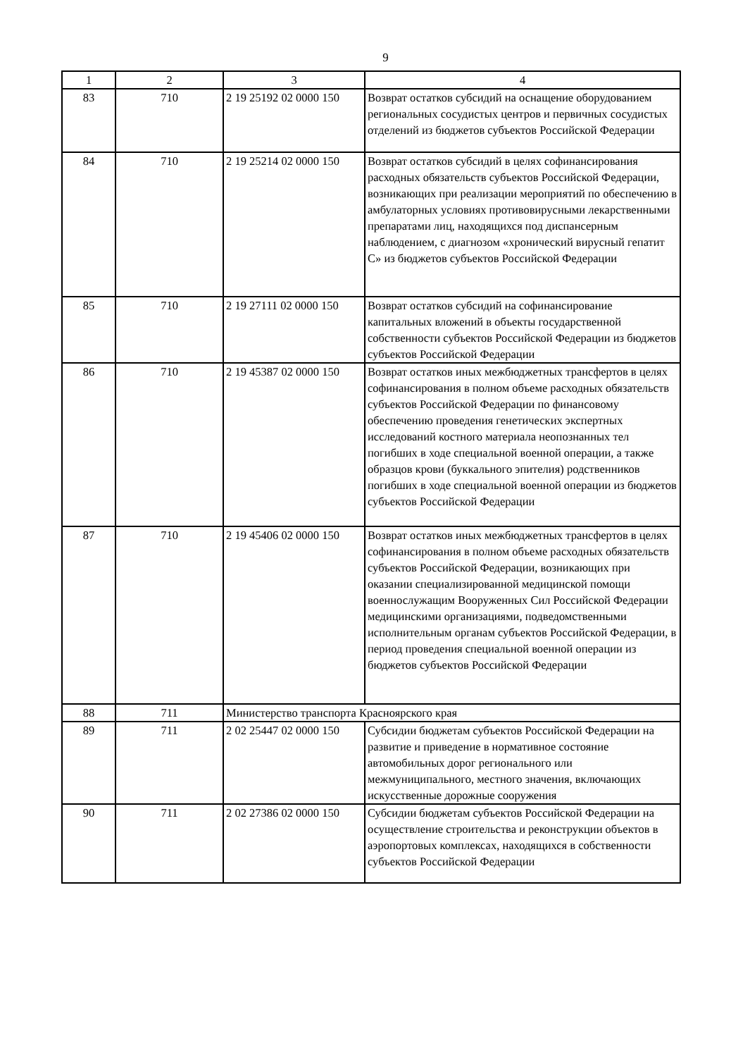9
| 1 | 2 | 3 | 4 |
| --- | --- | --- | --- |
| 83 | 710 | 2 19 25192 02 0000 150 | Возврат остатков субсидий на оснащение оборудованием региональных сосудистых центров и первичных сосудистых отделений из бюджетов субъектов Российской Федерации |
| 84 | 710 | 2 19 25214 02 0000 150 | Возврат остатков субсидий в целях софинансирования расходных обязательств субъектов Российской Федерации, возникающих при реализации мероприятий по обеспечению в амбулаторных условиях противовирусными лекарственными препаратами лиц, находящихся под диспансерным наблюдением, с диагнозом «хронический вирусный гепатит С» из бюджетов субъектов Российской Федерации |
| 85 | 710 | 2 19 27111 02 0000 150 | Возврат остатков субсидий на софинансирование капитальных вложений в объекты государственной собственности субъектов Российской Федерации из бюджетов субъектов Российской Федерации |
| 86 | 710 | 2 19 45387 02 0000 150 | Возврат остатков иных межбюджетных трансфертов в целях софинансирования в полном объеме расходных обязательств субъектов Российской Федерации по финансовому обеспечению проведения генетических экспертных исследований костного материала неопознанных тел погибших в ходе специальной военной операции, а также образцов крови (буккального эпителия) родственников погибших в ходе специальной военной операции из бюджетов субъектов Российской Федерации |
| 87 | 710 | 2 19 45406 02 0000 150 | Возврат остатков иных межбюджетных трансфертов в целях софинансирования в полном объеме расходных обязательств субъектов Российской Федерации, возникающих при оказании специализированной медицинской помощи военнослужащим Вооруженных Сил Российской Федерации медицинскими организациями, подведомственными исполнительным органам субъектов Российской Федерации, в период проведения специальной военной операции из бюджетов субъектов Российской Федерации |
| 88 | 711 | Министерство транспорта Красноярского края | |
| 89 | 711 | 2 02 25447 02 0000 150 | Субсидии бюджетам субъектов Российской Федерации на развитие и приведение в нормативное состояние автомобильных дорог регионального или межмуниципального, местного значения, включающих искусственные дорожные сооружения |
| 90 | 711 | 2 02 27386 02 0000 150 | Субсидии бюджетам субъектов Российской Федерации на осуществление строительства и реконструкции объектов в аэропортовых комплексах, находящихся в собственности субъектов Российской Федерации |